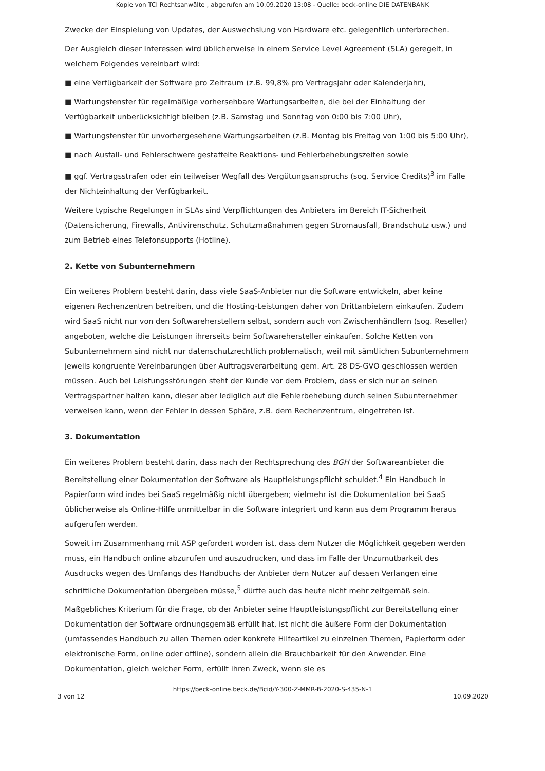Kopie von TCI Rechtsanwälte , abgerufen am 10.09.2020 13:08 - Quelle: beck-online DIE DATENBANK
Zwecke der Einspielung von Updates, der Auswechslung von Hardware etc. gelegentlich unterbrechen.
Der Ausgleich dieser Interessen wird üblicherweise in einem Service Level Agreement (SLA) geregelt, in welchem Folgendes vereinbart wird:
■ eine Verfügbarkeit der Software pro Zeitraum (z.B. 99,8% pro Vertragsjahr oder Kalenderjahr),
■ Wartungsfenster für regelmäßige vorhersehbare Wartungsarbeiten, die bei der Einhaltung der Verfügbarkeit unberücksichtigt bleiben (z.B. Samstag und Sonntag von 0:00 bis 7:00 Uhr),
■ Wartungsfenster für unvorhergesehene Wartungsarbeiten (z.B. Montag bis Freitag von 1:00 bis 5:00 Uhr),
■ nach Ausfall- und Fehlerschwere gestaffelte Reaktions- und Fehlerbehebungszeiten sowie
■ ggf. Vertragsstrafen oder ein teilweiser Wegfall des Vergütungsanspruchs (sog. Service Credits)<sup>3</sup> im Falle der Nichteinhaltung der Verfügbarkeit.
Weitere typische Regelungen in SLAs sind Verpflichtungen des Anbieters im Bereich IT-Sicherheit (Datensicherung, Firewalls, Antivirenschutz, Schutzmaßnahmen gegen Stromausfall, Brandschutz usw.) und zum Betrieb eines Telefonsupports (Hotline).
2. Kette von Subunternehmern
Ein weiteres Problem besteht darin, dass viele SaaS-Anbieter nur die Software entwickeln, aber keine eigenen Rechenzentren betreiben, und die Hosting-Leistungen daher von Drittanbietern einkaufen. Zudem wird SaaS nicht nur von den Softwareherstellern selbst, sondern auch von Zwischenhändlern (sog. Reseller) angeboten, welche die Leistungen ihrerseits beim Softwarehersteller einkaufen. Solche Ketten von Subunternehmern sind nicht nur datenschutzrechtlich problematisch, weil mit sämtlichen Subunternehmern jeweils kongruente Vereinbarungen über Auftragsverarbeitung gem. Art. 28 DS-GVO geschlossen werden müssen. Auch bei Leistungsstörungen steht der Kunde vor dem Problem, dass er sich nur an seinen Vertragspartner halten kann, dieser aber lediglich auf die Fehlerbehebung durch seinen Subunternehmer verweisen kann, wenn der Fehler in dessen Sphäre, z.B. dem Rechenzentrum, eingetreten ist.
3. Dokumentation
Ein weiteres Problem besteht darin, dass nach der Rechtsprechung des BGH der Softwareanbieter die Bereitstellung einer Dokumentation der Software als Hauptleistungspflicht schuldet.<sup>4</sup> Ein Handbuch in Papierform wird indes bei SaaS regelmäßig nicht übergeben; vielmehr ist die Dokumentation bei SaaS üblicherweise als Online-Hilfe unmittelbar in die Software integriert und kann aus dem Programm heraus aufgerufen werden.
Soweit im Zusammenhang mit ASP gefordert worden ist, dass dem Nutzer die Möglichkeit gegeben werden muss, ein Handbuch online abzurufen und auszudrucken, und dass im Falle der Unzumutbarkeit des Ausdrucks wegen des Umfangs des Handbuchs der Anbieter dem Nutzer auf dessen Verlangen eine schriftliche Dokumentation übergeben müsse,<sup>5</sup> dürfte auch das heute nicht mehr zeitgemäß sein.
Maßgebliches Kriterium für die Frage, ob der Anbieter seine Hauptleistungspflicht zur Bereitstellung einer Dokumentation der Software ordnungsgemäß erfüllt hat, ist nicht die äußere Form der Dokumentation (umfassendes Handbuch zu allen Themen oder konkrete Hilfeartikel zu einzelnen Themen, Papierform oder elektronische Form, online oder offline), sondern allein die Brauchbarkeit für den Anwender. Eine Dokumentation, gleich welcher Form, erfüllt ihren Zweck, wenn sie es
https://beck-online.beck.de/Bcid/Y-300-Z-MMR-B-2020-S-435-N-1
3 von 12 10.09.2020